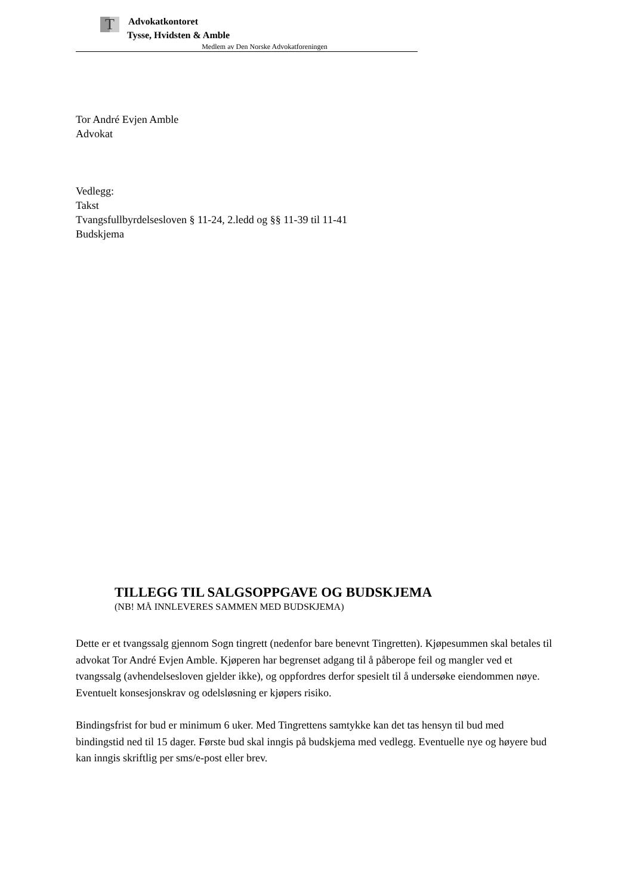T
Advokatkontoret
Tysse, Hvidsten & Amble
Medlem av Den Norske Advokatforeningen
Tor André Evjen Amble
Advokat
Vedlegg:
Takst
Tvangsfullbyrdelsesloven § 11-24, 2.ledd og §§ 11-39 til 11-41
Budskjema
TILLEGG TIL SALGSOPPGAVE OG BUDSKJEMA
(NB! MÅ INNLEVERES SAMMEN MED BUDSKJEMA)
Dette er et tvangssalg gjennom Sogn tingrett (nedenfor bare benevnt Tingretten). Kjøpesummen skal betales til advokat Tor André Evjen Amble. Kjøperen har begrenset adgang til å påberope feil og mangler ved et tvangssalg (avhendelsesloven gjelder ikke), og oppfordres derfor spesielt til å undersøke eiendommen nøye. Eventuelt konsesjonskrav og odelsløsning er kjøpers risiko.
Bindingsfrist for bud er minimum 6 uker. Med Tingrettens samtykke kan det tas hensyn til bud med bindingstid ned til 15 dager. Første bud skal inngis på budskjema med vedlegg. Eventuelle nye og høyere bud kan inngis skriftlig per sms/e-post eller brev.